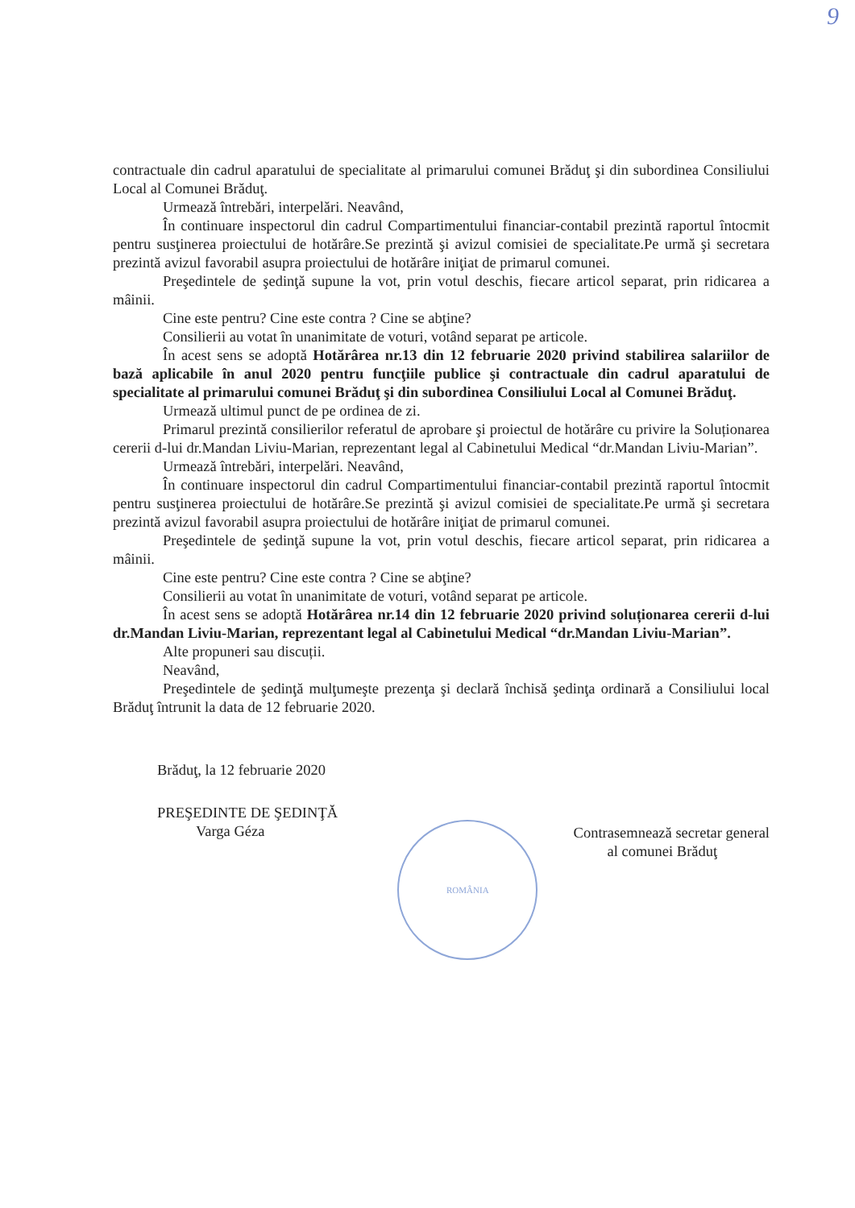9
contractuale din cadrul aparatului de specialitate al primarului comunei Brăduţ şi din subordinea Consiliului Local al Comunei Brăduţ.
Urmează întrebări, interpelări. Neavând,
În continuare inspectorul din cadrul Compartimentului financiar-contabil prezintă raportul întocmit pentru susţinerea proiectului de hotărâre.Se prezintă şi avizul comisiei de specialitate.Pe urmă şi secretara prezintă avizul favorabil asupra proiectului de hotărâre iniţiat de primarul comunei.
Preşedintele de şedinţă supune la vot, prin votul deschis, fiecare articol separat, prin ridicarea a mâinii.
Cine este pentru? Cine este contra ? Cine se abţine?
Consilierii au votat în unanimitate de voturi, votând separat pe articole.
În acest sens se adoptă Hotărârea nr.13 din 12 februarie 2020 privind stabilirea salariilor de bază aplicabile în anul 2020 pentru funcţiile publice şi contractuale din cadrul aparatului de specialitate al primarului comunei Brăduţ şi din subordinea Consiliului Local al Comunei Brăduţ.
Urmează ultimul punct de pe ordinea de zi.
Primarul prezintă consilierilor referatul de aprobare şi proiectul de hotărâre cu privire la Soluționarea cererii d-lui dr.Mandan Liviu-Marian, reprezentant legal al Cabinetului Medical “dr.Mandan Liviu-Marian”.
Urmează întrebări, interpelări. Neavând,
În continuare inspectorul din cadrul Compartimentului financiar-contabil prezintă raportul întocmit pentru susţinerea proiectului de hotărâre.Se prezintă şi avizul comisiei de specialitate.Pe urmă şi secretara prezintă avizul favorabil asupra proiectului de hotărâre iniţiat de primarul comunei.
Preşedintele de şedinţă supune la vot, prin votul deschis, fiecare articol separat, prin ridicarea a mâinii.
Cine este pentru? Cine este contra ? Cine se abţine?
Consilierii au votat în unanimitate de voturi, votând separat pe articole.
În acest sens se adoptă Hotărârea nr.14 din 12 februarie 2020 privind soluționarea cererii d-lui dr.Mandan Liviu-Marian, reprezentant legal al Cabinetului Medical “dr.Mandan Liviu-Marian”.
Alte propuneri sau discuții.
Neavând,
Preşedintele de şedinţă mulţumeşte prezenţa şi declară închisă şedinţa ordinară a Consiliului local Brăduţ întrunit la data de 12 februarie 2020.
Brăduţ, la 12 februarie 2020
PREŞEDINTE DE ŞEDINŢĂ
Varga Géza
ROMÂNIA
Contrasemnează secretar general
al comunei Brăduţ